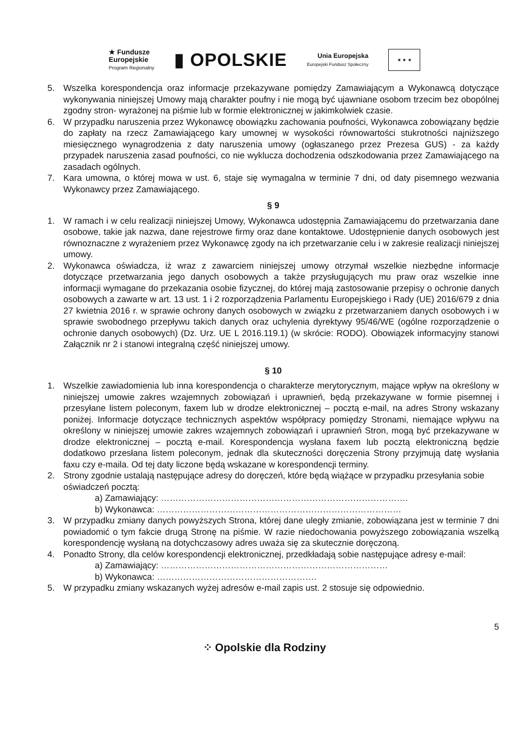★ Fundusze
Europejskie
Program Regionalny
▮ OPOLSKIE
Unia Europejska
Europejski Fundusz Społeczny
★ ★ ★
5. Wszelka korespondencja oraz informacje przekazywane pomiędzy Zamawiającym a Wykonawcą dotyczące wykonywania niniejszej Umowy mają charakter poufny i nie mogą być ujawniane osobom trzecim bez obopólnej zgodny stron- wyrażonej na piśmie lub w formie elektronicznej w jakimkolwiek czasie.
6. W przypadku naruszenia przez Wykonawcę obowiązku zachowania poufności, Wykonawca zobowiązany będzie do zapłaty na rzecz Zamawiającego kary umownej w wysokości równowartości stukrotności najniższego miesięcznego wynagrodzenia z daty naruszenia umowy (ogłaszanego przez Prezesa GUS) - za każdy przypadek naruszenia zasad poufności, co nie wyklucza dochodzenia odszkodowania przez Zamawiającego na zasadach ogólnych.
7. Kara umowna, o której mowa w ust. 6, staje się wymagalna w terminie 7 dni, od daty pisemnego wezwania Wykonawcy przez Zamawiającego.
§ 9
1. W ramach i w celu realizacji niniejszej Umowy, Wykonawca udostępnia Zamawiającemu do przetwarzania dane osobowe, takie jak nazwa, dane rejestrowe firmy oraz dane kontaktowe. Udostępnienie danych osobowych jest równoznaczne z wyrażeniem przez Wykonawcę zgody na ich przetwarzanie celu i w zakresie realizacji niniejszej umowy.
2. Wykonawca oświadcza, iż wraz z zawarciem niniejszej umowy otrzymał wszelkie niezbędne informacje dotyczące przetwarzania jego danych osobowych a także przysługujących mu praw oraz wszelkie inne informacji wymagane do przekazania osobie fizycznej, do której mają zastosowanie przepisy o ochronie danych osobowych a zawarte w art. 13 ust. 1 i 2 rozporządzenia Parlamentu Europejskiego i Rady (UE) 2016/679 z dnia 27 kwietnia 2016 r. w sprawie ochrony danych osobowych w związku z przetwarzaniem danych osobowych i w sprawie swobodnego przepływu takich danych oraz uchylenia dyrektywy 95/46/WE (ogólne rozporządzenie o ochronie danych osobowych) (Dz. Urz. UE L 2016.119.1) (w skrócie: RODO). Obowiązek informacyjny stanowi Załącznik nr 2 i stanowi integralną część niniejszej umowy.
§ 10
1. Wszelkie zawiadomienia lub inna korespondencja o charakterze merytorycznym, mające wpływ na określony w niniejszej umowie zakres wzajemnych zobowiązań i uprawnień, będą przekazywane w formie pisemnej i przesyłane listem poleconym, faxem lub w drodze elektronicznej – pocztą e-mail, na adres Strony wskazany poniżej. Informacje dotyczące technicznych aspektów współpracy pomiędzy Stronami, niemające wpływu na określony w niniejszej umowie zakres wzajemnych zobowiązań i uprawnień Stron, mogą być przekazywane w drodze elektronicznej – pocztą e-mail. Korespondencja wysłana faxem lub pocztą elektroniczną będzie dodatkowo przesłana listem poleconym, jednak dla skuteczności doręczenia Strony przyjmują datę wysłania faxu czy e-maila. Od tej daty liczone będą wskazane w korespondencji terminy.
2. Strony zgodnie ustalają następujące adresy do doręczeń, które będą wiążące w przypadku przesyłania sobie oświadczeń pocztą:
a) Zamawiający: ………………………………………………………………………….
b) Wykonawca: …………………………………………………………………………
3. W przypadku zmiany danych powyższych Strona, której dane uległy zmianie, zobowiązana jest w terminie 7 dni powiadomić o tym fakcie drugą Stronę na piśmie. W razie niedochowania powyższego zobowiązania wszelką korespondencję wysłaną na dotychczasowy adres uważa się za skutecznie doręczoną.
4. Ponadto Strony, dla celów korespondencji elektronicznej, przedkładają sobie następujące adresy e-mail:
a) Zamawiający: ……………………………………………………………………
b) Wykonawca: ……………………………………………….
5. W przypadku zmiany wskazanych wyżej adresów e-mail zapis ust. 2 stosuje się odpowiednio.
5
⁘ Opolskie dla Rodziny